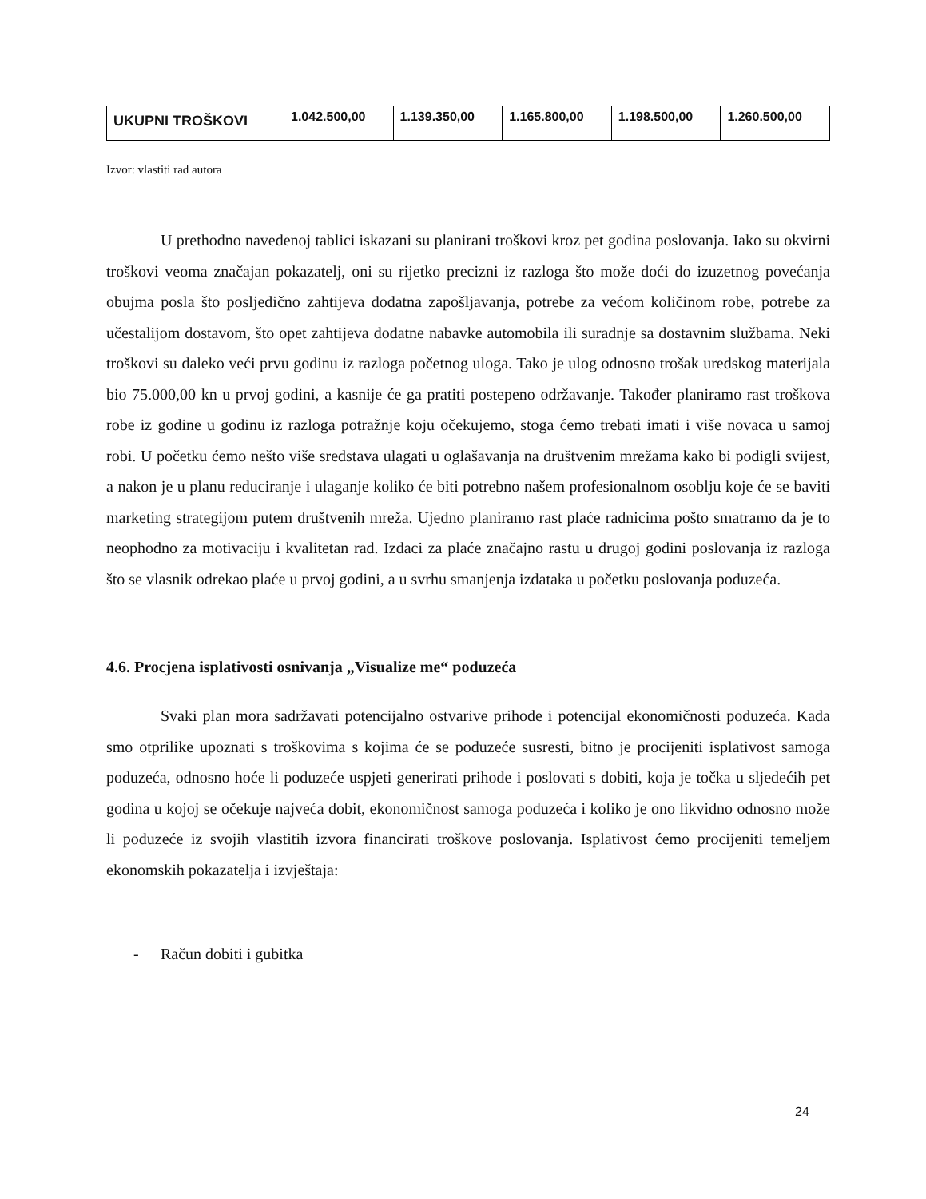| UKUPNI TROŠKOVI | 1.042.500,00 | 1.139.350,00 | 1.165.800,00 | 1.198.500,00 | 1.260.500,00 |
Izvor: vlastiti rad autora
U prethodno navedenoj tablici iskazani su planirani troškovi kroz pet godina poslovanja. Iako su okvirni troškovi veoma značajan pokazatelj, oni su rijetko precizni iz razloga što može doći do izuzetnog povećanja obujma posla što posljedično zahtijeva dodatna zapošljavanja, potrebe za većom količinom robe, potrebe za učestalijom dostavom, što opet zahtijeva dodatne nabavke automobila ili suradnje sa dostavnim službama. Neki troškovi su daleko veći prvu godinu iz razloga početnog uloga. Tako je ulog odnosno trošak uredskog materijala bio 75.000,00 kn u prvoj godini, a kasnije će ga pratiti postepeno održavanje. Također planiramo rast troškova robe iz godine u godinu iz razloga potražnje koju očekujemo, stoga ćemo trebati imati i više novaca u samoj robi. U početku ćemo nešto više sredstava ulagati u oglašavanja na društvenim mrežama kako bi podigli svijest, a nakon je u planu reduciranje i ulaganje koliko će biti potrebno našem profesionalnom osoblju koje će se baviti marketing strategijom putem društvenih mreža. Ujedno planiramo rast plaće radnicima pošto smatramo da je to neophodno za motivaciju i kvalitetan rad. Izdaci za plaće značajno rastu u drugoj godini poslovanja iz razloga što se vlasnik odrekao plaće u prvoj godini, a u svrhu smanjenja izdataka u početku poslovanja poduzeća.
4.6. Procjena isplativosti osnivanja „Visualize me“ poduzeća
Svaki plan mora sadržavati potencijalno ostvarive prihode i potencijal ekonomičnosti poduzeća. Kada smo otprilike upoznati s troškovima s kojima će se poduzeće susresti, bitno je procijeniti isplativost samoga poduzeća, odnosno hoće li poduzeće uspjeti generirati prihode i poslovati s dobiti, koja je točka u sljedećih pet godina u kojoj se očekuje najveća dobit, ekonomičnost samoga poduzeća i koliko je ono likvidno odnosno može li poduzeće iz svojih vlastitih izvora financirati troškove poslovanja. Isplativost ćemo procijeniti temeljem ekonomskih pokazatelja i izvještaja:
- Račun dobiti i gubitka
24